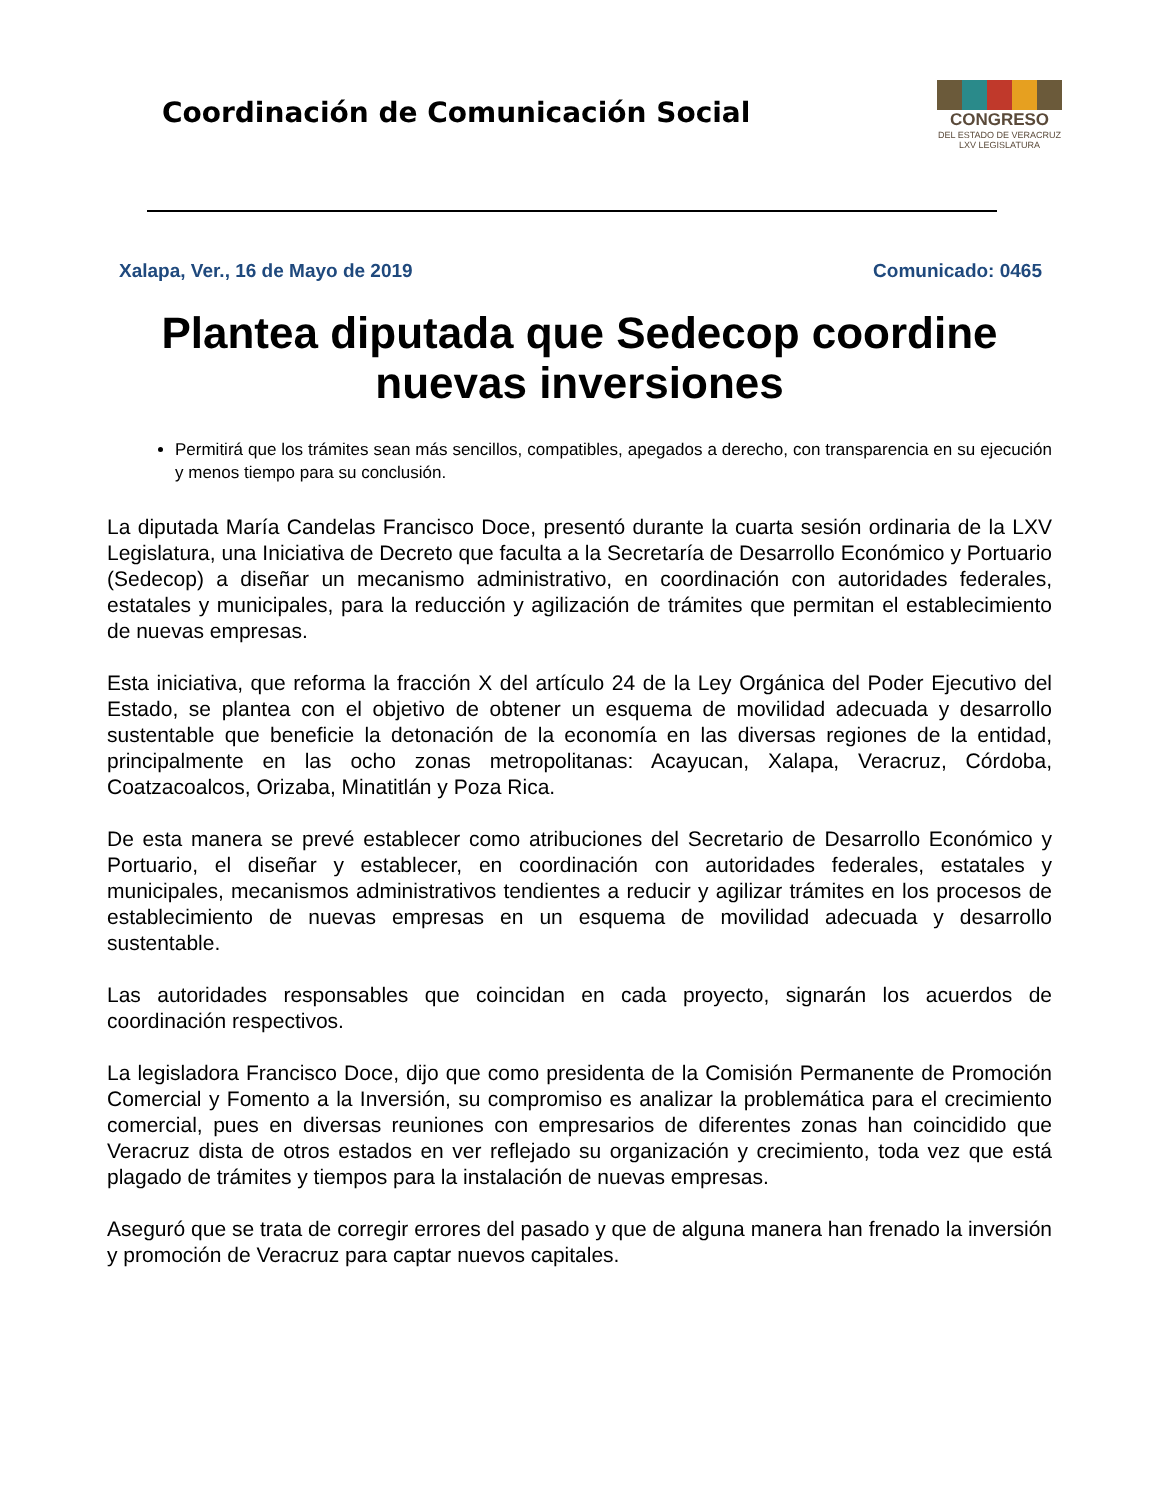Coordinación de Comunicación Social
CONGRESO
DEL ESTADO DE VERACRUZ
LXV LEGISLATURA
Xalapa, Ver., 16 de Mayo de 2019 Comunicado: 0465
Plantea diputada que Sedecop coordine nuevas inversiones
Permitirá que los trámites sean más sencillos, compatibles, apegados a derecho, con transparencia en su ejecución y menos tiempo para su conclusión.
La diputada María Candelas Francisco Doce, presentó durante la cuarta sesión ordinaria de la LXV Legislatura, una Iniciativa de Decreto que faculta a la Secretaría de Desarrollo Económico y Portuario (Sedecop) a diseñar un mecanismo administrativo, en coordinación con autoridades federales, estatales y municipales, para la reducción y agilización de trámites que permitan el establecimiento de nuevas empresas.
Esta iniciativa, que reforma la fracción X del artículo 24 de la Ley Orgánica del Poder Ejecutivo del Estado, se plantea con el objetivo de obtener un esquema de movilidad adecuada y desarrollo sustentable que beneficie la detonación de la economía en las diversas regiones de la entidad, principalmente en las ocho zonas metropolitanas: Acayucan, Xalapa, Veracruz, Córdoba, Coatzacoalcos, Orizaba, Minatitlán y Poza Rica.
De esta manera se prevé establecer como atribuciones del Secretario de Desarrollo Económico y Portuario, el diseñar y establecer, en coordinación con autoridades federales, estatales y municipales, mecanismos administrativos tendientes a reducir y agilizar trámites en los procesos de establecimiento de nuevas empresas en un esquema de movilidad adecuada y desarrollo sustentable.
Las autoridades responsables que coincidan en cada proyecto, signarán los acuerdos de coordinación respectivos.
La legisladora Francisco Doce, dijo que como presidenta de la Comisión Permanente de Promoción Comercial y Fomento a la Inversión, su compromiso es analizar la problemática para el crecimiento comercial, pues en diversas reuniones con empresarios de diferentes zonas han coincidido que Veracruz dista de otros estados en ver reflejado su organización y crecimiento, toda vez que está plagado de trámites y tiempos para la instalación de nuevas empresas.
Aseguró que se trata de corregir errores del pasado y que de alguna manera han frenado la inversión y promoción de Veracruz para captar nuevos capitales.